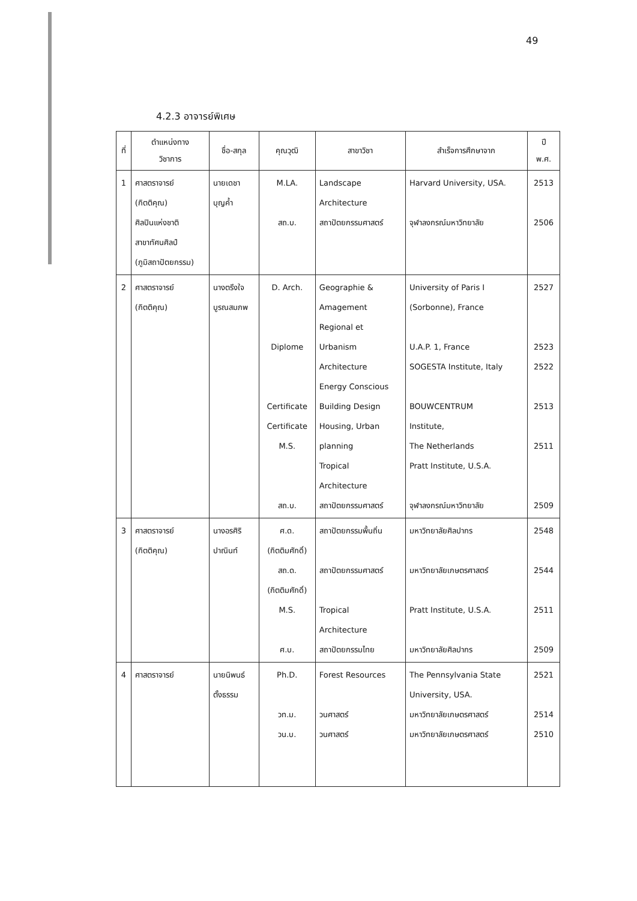49
4.2.3 อาจารย์พิเศษ
| ที่ | ตำแหน่งทาง วิชาการ | ชื่อ-สกุล | คุณวุฒิ | สาขาวิชา | สำเร็จการศึกษาจาก | ปี พ.ศ. |
| --- | --- | --- | --- | --- | --- | --- |
| 1 | ศาสตราจารย์ (กิตติคุณ) ศิลปินแห่งชาติ สาขาทัศนศิลป์ (ภูมิสถาปัตยกรรม) | นายเดชา บุญค้ำ | M.LA. สถ.บ. | Landscape Architecture สถาปัตยกรรมศาสตร์ | Harvard University, USA. จุฬาลงกรณ์มหาวิทยาลัย | 2513 2506 |
| 2 | ศาสตราจารย์ (กิตติคุณ) | นางตรึงใจ บูรณสมภพ | D. Arch. Diplome Certificate Certificate M.S. สถ.บ. | Geographie & Amagement Regional et Urbanism Architecture Energy Conscious Building Design Housing, Urban planning Tropical Architecture สถาปัตยกรรมศาสตร์ | University of Paris I (Sorbonne), France U.A.P. 1, France SOGESTA Institute, Italy BOUWCENTRUM Institute, The Netherlands Pratt Institute, U.S.A. จุฬาลงกรณ์มหาวิทยาลัย | 2527 2523 2522 2513 2511 2509 |
| 3 | ศาสตราจารย์ (กิตติคุณ) | นางอรศิริ ปาณินท์ | ศ.ด. (กิตติมศักดิ์) สถ.ด. (กิตติมศักดิ์) M.S. ศ.บ. | สถาปัตยกรรมพื้นถิ่น สถาปัตยกรรมศาสตร์ Tropical Architecture สถาปัตยกรรมไทย | มหาวิทยาลัยศิลปากร มหาวิทยาลัยเกษตรศาสตร์ Pratt Institute, U.S.A. มหาวิทยาลัยศิลปากร | 2548 2544 2511 2509 |
| 4 | ศาสตราจารย์ | นายนิพนธ์ ตั้งธรรม | Ph.D. วท.ม. วน.บ. | Forest Resources วนศาสตร์ วนศาสตร์ | The Pennsylvania State University, USA. มหาวิทยาลัยเกษตรศาสตร์ มหาวิทยาลัยเกษตรศาสตร์ | 2521 2514 2510 |